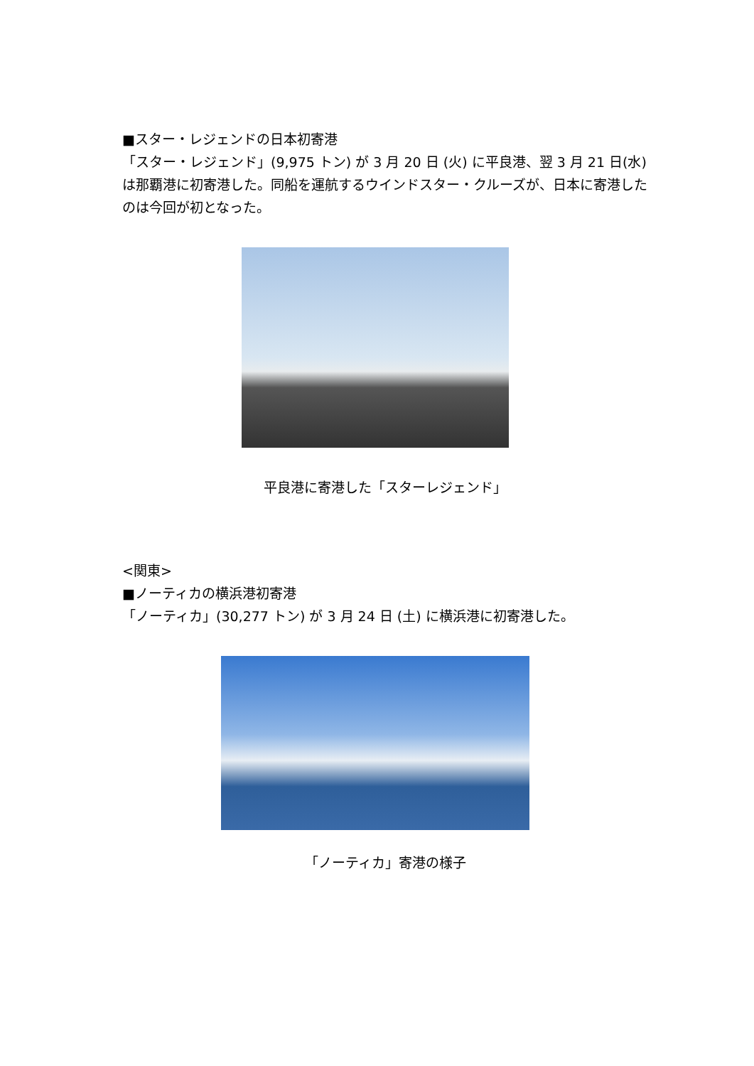■スター・レジェンドの日本初寄港
「スター・レジェンド」(9,975 トン) が 3 月 20 日 (火) に平良港、翌 3 月 21 日(水)は那覇港に初寄港した。同船を運航するウインドスター・クルーズが、日本に寄港したのは今回が初となった。
平良港に寄港した「スターレジェンド」
<関東>
■ノーティカの横浜港初寄港
「ノーティカ」(30,277 トン) が 3 月 24 日 (土) に横浜港に初寄港した。
「ノーティカ」寄港の様子